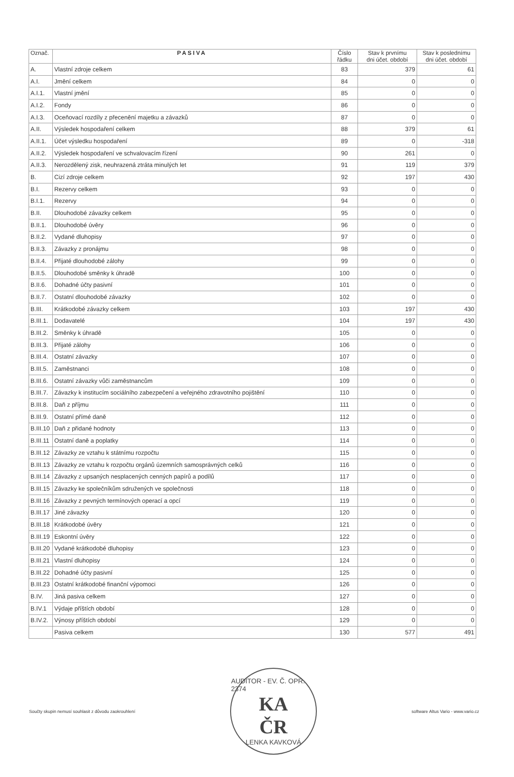| Označ. | PASIVA | Číslo řádku | Stav k prvnímu dni účet. období | Stav k poslednímu dni účet. období |
| --- | --- | --- | --- | --- |
| A. | Vlastní zdroje celkem | 83 | 379 | 61 |
| A.I. | Jmění celkem | 84 | 0 | 0 |
| A.I.1. | Vlastní jmění | 85 | 0 | 0 |
| A.I.2. | Fondy | 86 | 0 | 0 |
| A.I.3. | Oceňovací rozdíly z přecenění majetku a závazků | 87 | 0 | 0 |
| A.II. | Výsledek hospodaření celkem | 88 | 379 | 61 |
| A.II.1. | Účet výsledku hospodaření | 89 | 0 | -318 |
| A.II.2. | Výsledek hospodaření ve schvalovacím řízení | 90 | 261 | 0 |
| A.II.3. | Nerozdělený zisk, neuhrazená ztráta minulých let | 91 | 119 | 379 |
| B. | Cizí zdroje celkem | 92 | 197 | 430 |
| B.I. | Rezervy celkem | 93 | 0 | 0 |
| B.I.1. | Rezervy | 94 | 0 | 0 |
| B.II. | Dlouhodobé závazky celkem | 95 | 0 | 0 |
| B.II.1. | Dlouhodobé úvěry | 96 | 0 | 0 |
| B.II.2. | Vydané dluhopisy | 97 | 0 | 0 |
| B.II.3. | Závazky z pronájmu | 98 | 0 | 0 |
| B.II.4. | Přijaté dlouhodobé zálohy | 99 | 0 | 0 |
| B.II.5. | Dlouhodobé směnky k úhradě | 100 | 0 | 0 |
| B.II.6. | Dohadné účty pasivní | 101 | 0 | 0 |
| B.II.7. | Ostatní dlouhodobé závazky | 102 | 0 | 0 |
| B.III. | Krátkodobé závazky celkem | 103 | 197 | 430 |
| B.III.1. | Dodavatelé | 104 | 197 | 430 |
| B.III.2. | Směnky k úhradě | 105 | 0 | 0 |
| B.III.3. | Přijaté zálohy | 106 | 0 | 0 |
| B.III.4. | Ostatní závazky | 107 | 0 | 0 |
| B.III.5. | Zaměstnanci | 108 | 0 | 0 |
| B.III.6. | Ostatní závazky vůči zaměstnancům | 109 | 0 | 0 |
| B.III.7. | Závazky k institucím sociálního zabezpečení a veřejného zdravotního pojištění | 110 | 0 | 0 |
| B.III.8. | Daň z příjmu | 111 | 0 | 0 |
| B.III.9. | Ostatní přímé daně | 112 | 0 | 0 |
| B.III.10 | Daň z přidané hodnoty | 113 | 0 | 0 |
| B.III.11 | Ostatní daně a poplatky | 114 | 0 | 0 |
| B.III.12 | Závazky ze vztahu k státnímu rozpočtu | 115 | 0 | 0 |
| B.III.13 | Závazky ze vztahu k rozpočtu orgánů územních samosprávných celků | 116 | 0 | 0 |
| B.III.14 | Závazky z upsaných nesplacených cenných papírů a podílů | 117 | 0 | 0 |
| B.III.15 | Závazky ke společníkům sdružených ve společnosti | 118 | 0 | 0 |
| B.III.16 | Závazky z pevných termínových operací a opcí | 119 | 0 | 0 |
| B.III.17 | Jiné závazky | 120 | 0 | 0 |
| B.III.18 | Krátkodobé úvěry | 121 | 0 | 0 |
| B.III.19 | Eskontní úvěry | 122 | 0 | 0 |
| B.III.20 | Vydané krátkodobé dluhopisy | 123 | 0 | 0 |
| B.III.21 | Vlastní dluhopisy | 124 | 0 | 0 |
| B.III.22 | Dohadné účty pasivní | 125 | 0 | 0 |
| B.III.23 | Ostatní krátkodobé finanční výpomoci | 126 | 0 | 0 |
| B.IV. | Jiná pasiva celkem | 127 | 0 | 0 |
| B.IV.1 | Výdaje příštích období | 128 | 0 | 0 |
| B.IV.2. | Výnosy příštích období | 129 | 0 | 0 |
| | Pasiva celkem | 130 | 577 | 491 |
Součty skupin nemusí souhlasit z důvodu zaokrouhlení
AUDITOR - EV. Č. OPR. 2374
KA
ČR
LENKA KAVKOVÁ
software Altus Vario - www.vario.cz